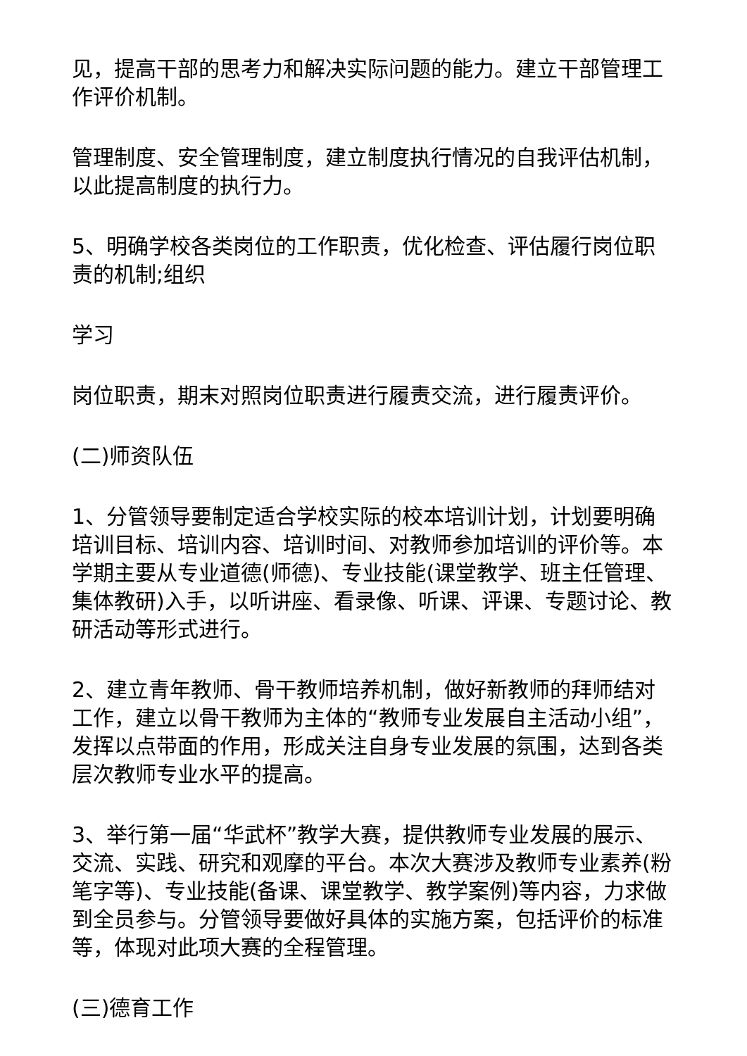见，提高干部的思考力和解决实际问题的能力。建立干部管理工作评价机制。
管理制度、安全管理制度，建立制度执行情况的自我评估机制，以此提高制度的执行力。
5、明确学校各类岗位的工作职责，优化检查、评估履行岗位职责的机制;组织
学习
岗位职责，期末对照岗位职责进行履责交流，进行履责评价。
(二)师资队伍
1、分管领导要制定适合学校实际的校本培训计划，计划要明确培训目标、培训内容、培训时间、对教师参加培训的评价等。本学期主要从专业道德(师德)、专业技能(课堂教学、班主任管理、集体教研)入手，以听讲座、看录像、听课、评课、专题讨论、教研活动等形式进行。
2、建立青年教师、骨干教师培养机制，做好新教师的拜师结对工作，建立以骨干教师为主体的“教师专业发展自主活动小组”，发挥以点带面的作用，形成关注自身专业发展的氛围，达到各类层次教师专业水平的提高。
3、举行第一届“华武杯”教学大赛，提供教师专业发展的展示、交流、实践、研究和观摩的平台。本次大赛涉及教师专业素养(粉笔字等)、专业技能(备课、课堂教学、教学案例)等内容，力求做到全员参与。分管领导要做好具体的实施方案，包括评价的标准等，体现对此项大赛的全程管理。
(三)德育工作